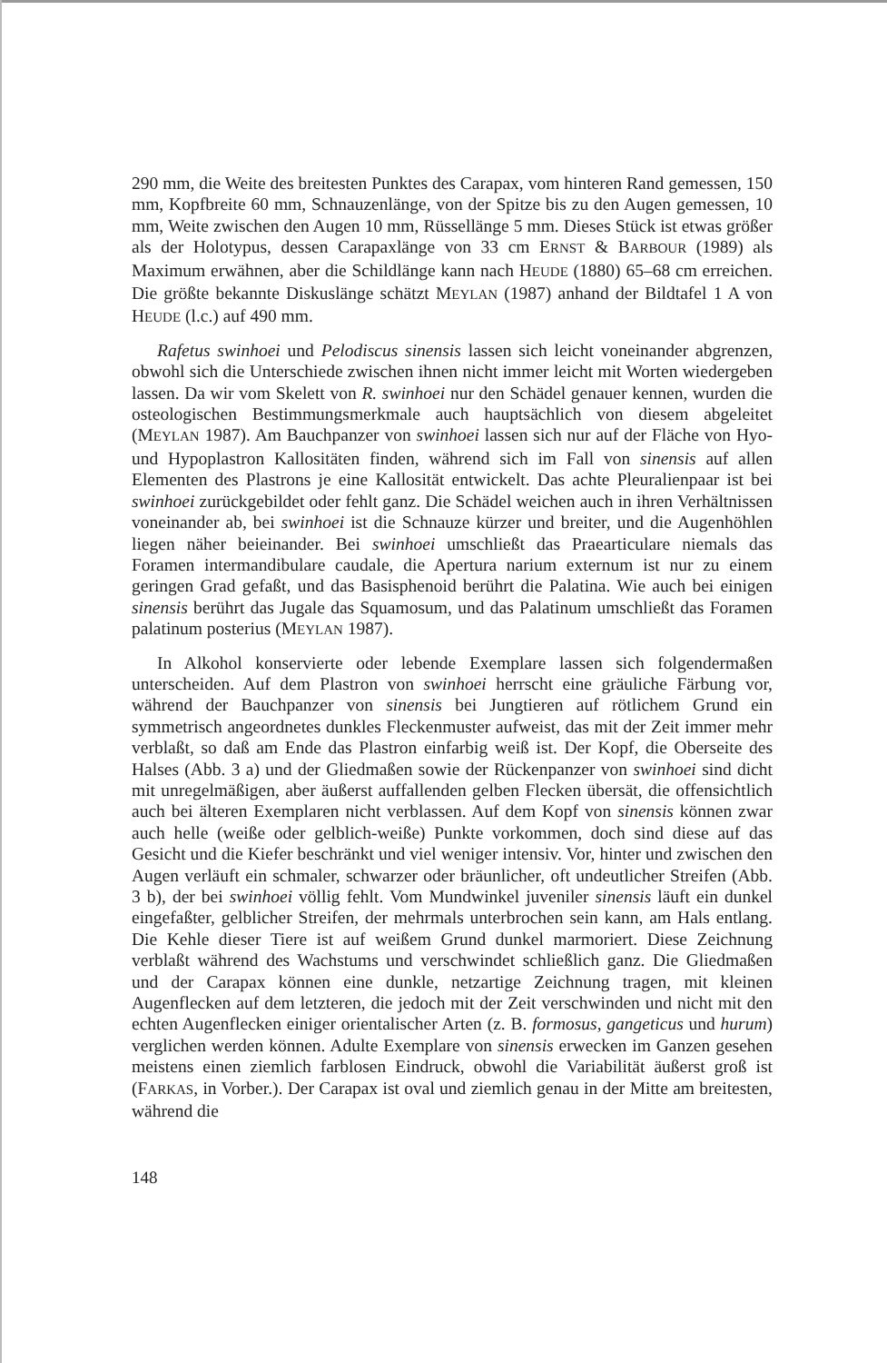290 mm, die Weite des breitesten Punktes des Carapax, vom hinteren Rand gemessen, 150 mm, Kopfbreite 60 mm, Schnauzenlänge, von der Spitze bis zu den Augen gemessen, 10 mm, Weite zwischen den Augen 10 mm, Rüssellänge 5 mm. Dieses Stück ist etwas größer als der Holotypus, dessen Carapaxlänge von 33 cm ERNST & BARBOUR (1989) als Maximum erwähnen, aber die Schildlänge kann nach HEUDE (1880) 65–68 cm erreichen. Die größte bekannte Diskuslänge schätzt MEYLAN (1987) anhand der Bildtafel 1 A von HEUDE (l.c.) auf 490 mm.
Rafetus swinhoei und Pelodiscus sinensis lassen sich leicht voneinander abgrenzen, obwohl sich die Unterschiede zwischen ihnen nicht immer leicht mit Worten wiedergeben lassen. Da wir vom Skelett von R. swinhoei nur den Schädel genauer kennen, wurden die osteologischen Bestimmungsmerkmale auch hauptsächlich von diesem abgeleitet (MEYLAN 1987). Am Bauchpanzer von swinhoei lassen sich nur auf der Fläche von Hyo- und Hypoplastron Kallositäten finden, während sich im Fall von sinensis auf allen Elementen des Plastrons je eine Kallosität entwickelt. Das achte Pleuralienpaar ist bei swinhoei zurückgebildet oder fehlt ganz. Die Schädel weichen auch in ihren Verhältnissen voneinander ab, bei swinhoei ist die Schnauze kürzer und breiter, und die Augenhöhlen liegen näher beieinander. Bei swinhoei umschließt das Praearticulare niemals das Foramen intermandibulare caudale, die Apertura narium externum ist nur zu einem geringen Grad gefaßt, und das Basisphenoid berührt die Palatina. Wie auch bei einigen sinensis berührt das Jugale das Squamosum, und das Palatinum umschließt das Foramen palatinum posterius (MEYLAN 1987).
In Alkohol konservierte oder lebende Exemplare lassen sich folgendermaßen unterscheiden. Auf dem Plastron von swinhoei herrscht eine gräuliche Färbung vor, während der Bauchpanzer von sinensis bei Jungtieren auf rötlichem Grund ein symmetrisch angeordnetes dunkles Fleckenmuster aufweist, das mit der Zeit immer mehr verblaßt, so daß am Ende das Plastron einfarbig weiß ist. Der Kopf, die Oberseite des Halses (Abb. 3 a) und der Gliedmaßen sowie der Rückenpanzer von swinhoei sind dicht mit unregelmäßigen, aber äußerst auffallenden gelben Flecken übersät, die offensichtlich auch bei älteren Exemplaren nicht verblassen. Auf dem Kopf von sinensis können zwar auch helle (weiße oder gelblich-weiße) Punkte vorkommen, doch sind diese auf das Gesicht und die Kiefer beschränkt und viel weniger intensiv. Vor, hinter und zwischen den Augen verläuft ein schmaler, schwarzer oder bräunlicher, oft undeutlicher Streifen (Abb. 3 b), der bei swinhoei völlig fehlt. Vom Mundwinkel juveniler sinensis läuft ein dunkel eingefaßter, gelblicher Streifen, der mehrmals unterbrochen sein kann, am Hals entlang. Die Kehle dieser Tiere ist auf weißem Grund dunkel marmoriert. Diese Zeichnung verblaßt während des Wachstums und verschwindet schließlich ganz. Die Gliedmaßen und der Carapax können eine dunkle, netzartige Zeichnung tragen, mit kleinen Augenflecken auf dem letzteren, die jedoch mit der Zeit verschwinden und nicht mit den echten Augenflecken einiger orientalischer Arten (z. B. formosus, gangeticus und hurum) verglichen werden können. Adulte Exemplare von sinensis erwecken im Ganzen gesehen meistens einen ziemlich farblosen Eindruck, obwohl die Variabilität äußerst groß ist (FARKAS, in Vorber.). Der Carapax ist oval und ziemlich genau in der Mitte am breitesten, während die
148